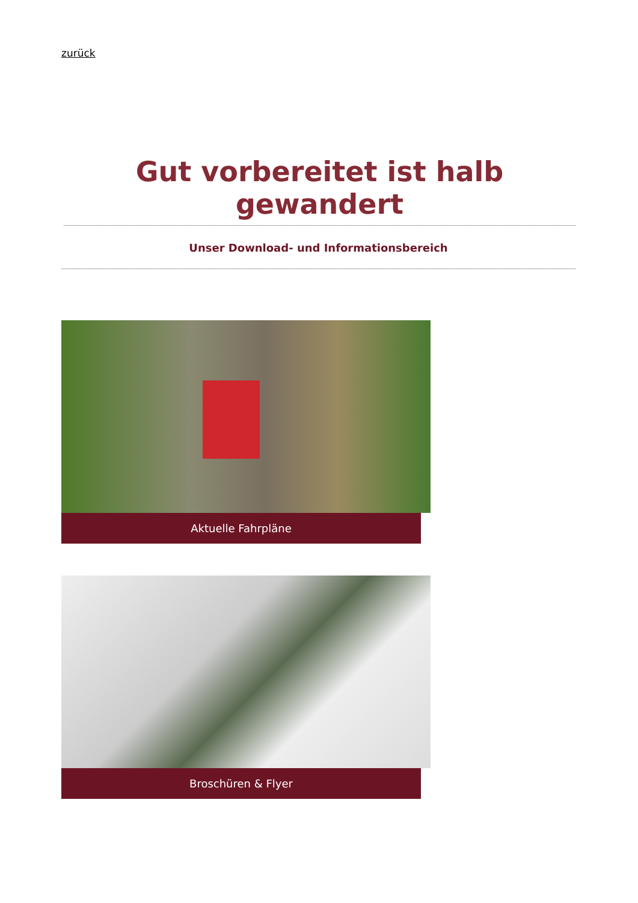zurück
Gut vorbereitet ist halb gewandert
Unser Download- und Informationsbereich
Aktuelle Fahrpläne
Broschüren & Flyer